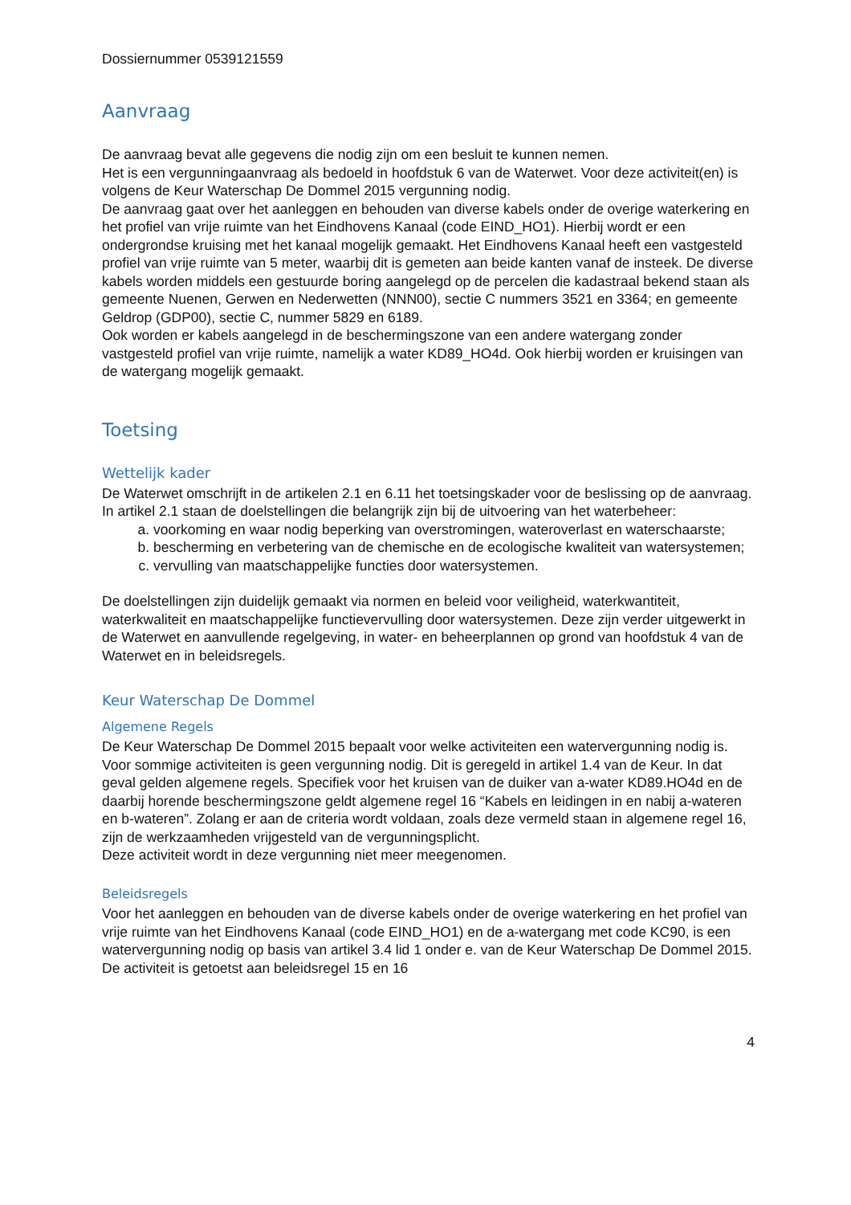Dossiernummer 0539121559
Aanvraag
De aanvraag bevat alle gegevens die nodig zijn om een besluit te kunnen nemen.
Het is een vergunningaanvraag als bedoeld in hoofdstuk 6 van de Waterwet. Voor deze activiteit(en) is volgens de Keur Waterschap De Dommel 2015 vergunning nodig.
De aanvraag gaat over het aanleggen en behouden van diverse kabels onder de overige waterkering en het profiel van vrije ruimte van het Eindhovens Kanaal (code EIND_HO1). Hierbij wordt er een ondergrondse kruising met het kanaal mogelijk gemaakt. Het Eindhovens Kanaal heeft een vastgesteld profiel van vrije ruimte van 5 meter, waarbij dit is gemeten aan beide kanten vanaf de insteek. De diverse kabels worden middels een gestuurde boring aangelegd op de percelen die kadastraal bekend staan als gemeente Nuenen, Gerwen en Nederwetten (NNN00), sectie C nummers 3521 en 3364; en gemeente Geldrop (GDP00), sectie C, nummer 5829 en 6189.
Ook worden er kabels aangelegd in de beschermingszone van een andere watergang zonder vastgesteld profiel van vrije ruimte, namelijk a water KD89_HO4d. Ook hierbij worden er kruisingen van de watergang mogelijk gemaakt.
Toetsing
Wettelijk kader
De Waterwet omschrijft in de artikelen 2.1 en 6.11 het toetsingskader voor de beslissing op de aanvraag. In artikel 2.1 staan de doelstellingen die belangrijk zijn bij de uitvoering van het waterbeheer:
a. voorkoming en waar nodig beperking van overstromingen, wateroverlast en waterschaarste;
b. bescherming en verbetering van de chemische en de ecologische kwaliteit van watersystemen;
c. vervulling van maatschappelijke functies door watersystemen.
De doelstellingen zijn duidelijk gemaakt via normen en beleid voor veiligheid, waterkwantiteit, waterkwaliteit en maatschappelijke functievervulling door watersystemen. Deze zijn verder uitgewerkt in de Waterwet en aanvullende regelgeving, in water- en beheerplannen op grond van hoofdstuk 4 van de Waterwet en in beleidsregels.
Keur Waterschap De Dommel
Algemene Regels
De Keur Waterschap De Dommel 2015 bepaalt voor welke activiteiten een watervergunning nodig is. Voor sommige activiteiten is geen vergunning nodig. Dit is geregeld in artikel 1.4 van de Keur. In dat geval gelden algemene regels. Specifiek voor het kruisen van de duiker van a-water KD89.HO4d en de daarbij horende beschermingszone geldt algemene regel 16 “Kabels en leidingen in en nabij a-wateren en b-wateren”. Zolang er aan de criteria wordt voldaan, zoals deze vermeld staan in algemene regel 16, zijn de werkzaamheden vrijgesteld van de vergunningsplicht.
Deze activiteit wordt in deze vergunning niet meer meegenomen.
Beleidsregels
Voor het aanleggen en behouden van de diverse kabels onder de overige waterkering en het profiel van vrije ruimte van het Eindhovens Kanaal (code EIND_HO1) en de a-watergang met code KC90, is een watervergunning nodig op basis van artikel 3.4 lid 1 onder e. van de Keur Waterschap De Dommel 2015. De activiteit is getoetst aan beleidsregel 15 en 16
4